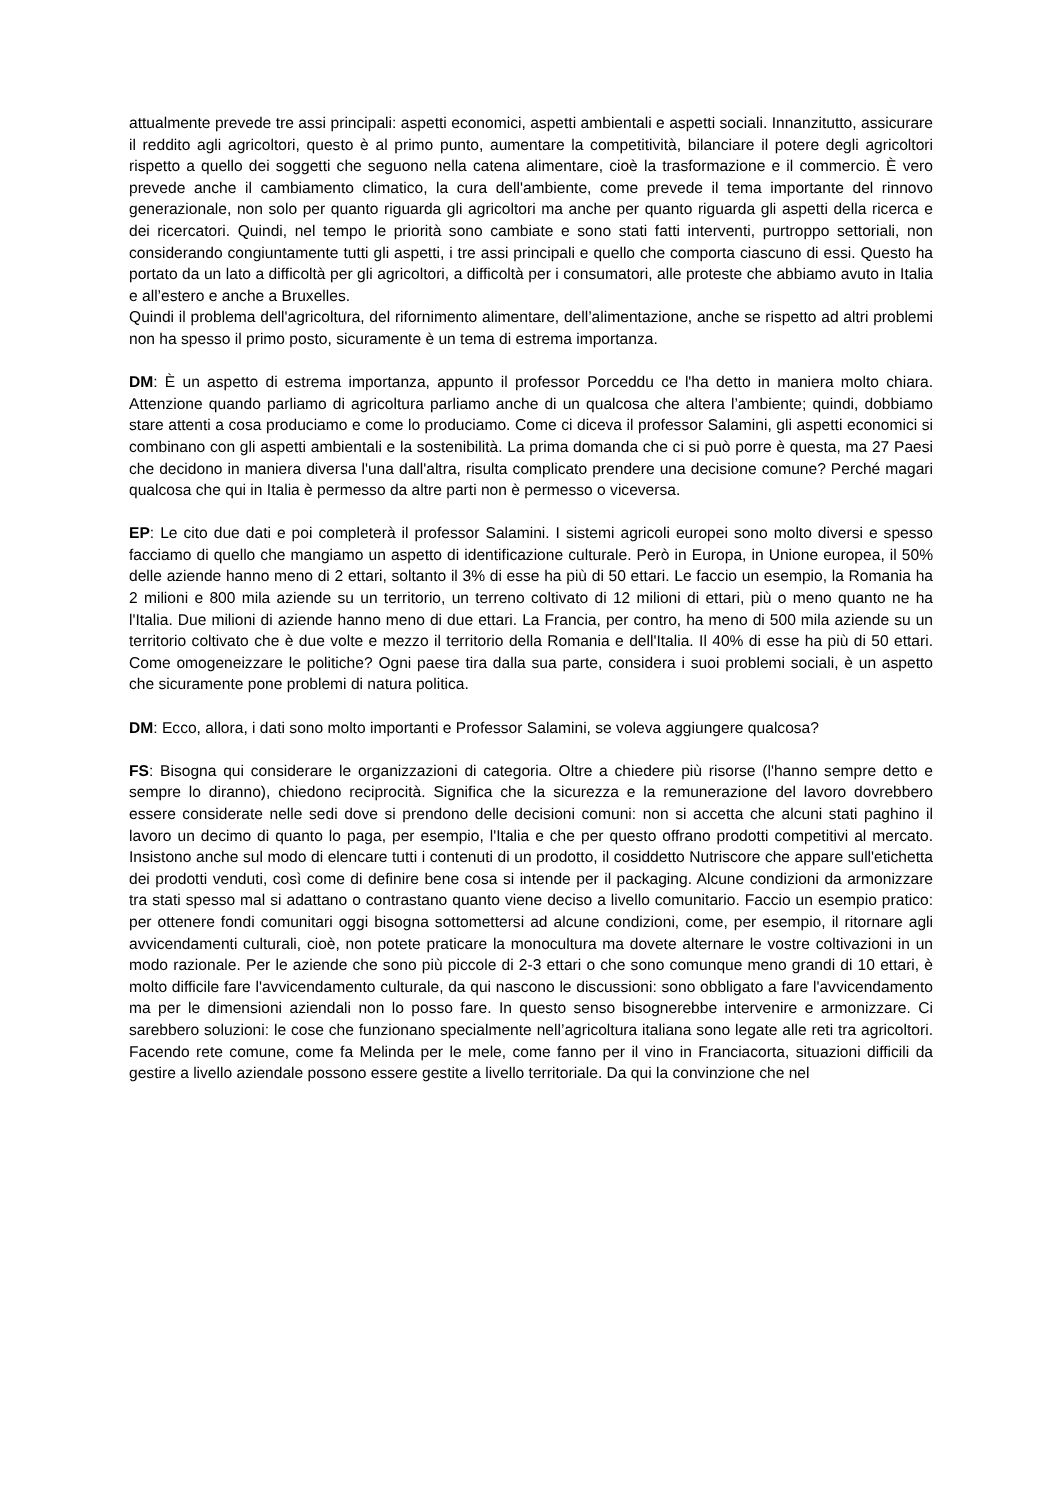attualmente prevede tre assi principali: aspetti economici, aspetti ambientali e aspetti sociali. Innanzitutto, assicurare il reddito agli agricoltori, questo è al primo punto, aumentare la competitività, bilanciare il potere degli agricoltori rispetto a quello dei soggetti che seguono nella catena alimentare, cioè la trasformazione e il commercio. È vero prevede anche il cambiamento climatico, la cura dell'ambiente, come prevede il tema importante del rinnovo generazionale, non solo per quanto riguarda gli agricoltori ma anche per quanto riguarda gli aspetti della ricerca e dei ricercatori. Quindi, nel tempo le priorità sono cambiate e sono stati fatti interventi, purtroppo settoriali, non considerando congiuntamente tutti gli aspetti, i tre assi principali e quello che comporta ciascuno di essi. Questo ha portato da un lato a difficoltà per gli agricoltori, a difficoltà per i consumatori, alle proteste che abbiamo avuto in Italia e all’estero e anche a Bruxelles.
Quindi il problema dell'agricoltura, del rifornimento alimentare, dell’alimentazione, anche se rispetto ad altri problemi non ha spesso il primo posto, sicuramente è un tema di estrema importanza.
DM: È un aspetto di estrema importanza, appunto il professor Porceddu ce l'ha detto in maniera molto chiara. Attenzione quando parliamo di agricoltura parliamo anche di un qualcosa che altera l’ambiente; quindi, dobbiamo stare attenti a cosa produciamo e come lo produciamo. Come ci diceva il professor Salamini, gli aspetti economici si combinano con gli aspetti ambientali e la sostenibilità. La prima domanda che ci si può porre è questa, ma 27 Paesi che decidono in maniera diversa l'una dall'altra, risulta complicato prendere una decisione comune? Perché magari qualcosa che qui in Italia è permesso da altre parti non è permesso o viceversa.
EP: Le cito due dati e poi completerà il professor Salamini. I sistemi agricoli europei sono molto diversi e spesso facciamo di quello che mangiamo un aspetto di identificazione culturale. Però in Europa, in Unione europea, il 50% delle aziende hanno meno di 2 ettari, soltanto il 3% di esse ha più di 50 ettari. Le faccio un esempio, la Romania ha 2 milioni e 800 mila aziende su un territorio, un terreno coltivato di 12 milioni di ettari, più o meno quanto ne ha l'Italia. Due milioni di aziende hanno meno di due ettari. La Francia, per contro, ha meno di 500 mila aziende su un territorio coltivato che è due volte e mezzo il territorio della Romania e dell'Italia. Il 40% di esse ha più di 50 ettari. Come omogeneizzare le politiche? Ogni paese tira dalla sua parte, considera i suoi problemi sociali, è un aspetto che sicuramente pone problemi di natura politica.
DM: Ecco, allora, i dati sono molto importanti e Professor Salamini, se voleva aggiungere qualcosa?
FS: Bisogna qui considerare le organizzazioni di categoria. Oltre a chiedere più risorse (l'hanno sempre detto e sempre lo diranno), chiedono reciprocità. Significa che la sicurezza e la remunerazione del lavoro dovrebbero essere considerate nelle sedi dove si prendono delle decisioni comuni: non si accetta che alcuni stati paghino il lavoro un decimo di quanto lo paga, per esempio, l'Italia e che per questo offrano prodotti competitivi al mercato. Insistono anche sul modo di elencare tutti i contenuti di un prodotto, il cosiddetto Nutriscore che appare sull'etichetta dei prodotti venduti, così come di definire bene cosa si intende per il packaging. Alcune condizioni da armonizzare tra stati spesso mal si adattano o contrastano quanto viene deciso a livello comunitario. Faccio un esempio pratico: per ottenere fondi comunitari oggi bisogna sottomettersi ad alcune condizioni, come, per esempio, il ritornare agli avvicendamenti culturali, cioè, non potete praticare la monocultura ma dovete alternare le vostre coltivazioni in un modo razionale. Per le aziende che sono più piccole di 2-3 ettari o che sono comunque meno grandi di 10 ettari, è molto difficile fare l'avvicendamento culturale, da qui nascono le discussioni: sono obbligato a fare l'avvicendamento ma per le dimensioni aziendali non lo posso fare. In questo senso bisognerebbe intervenire e armonizzare. Ci sarebbero soluzioni: le cose che funzionano specialmente nell’agricoltura italiana sono legate alle reti tra agricoltori. Facendo rete comune, come fa Melinda per le mele, come fanno per il vino in Franciacorta, situazioni difficili da gestire a livello aziendale possono essere gestite a livello territoriale. Da qui la convinzione che nel